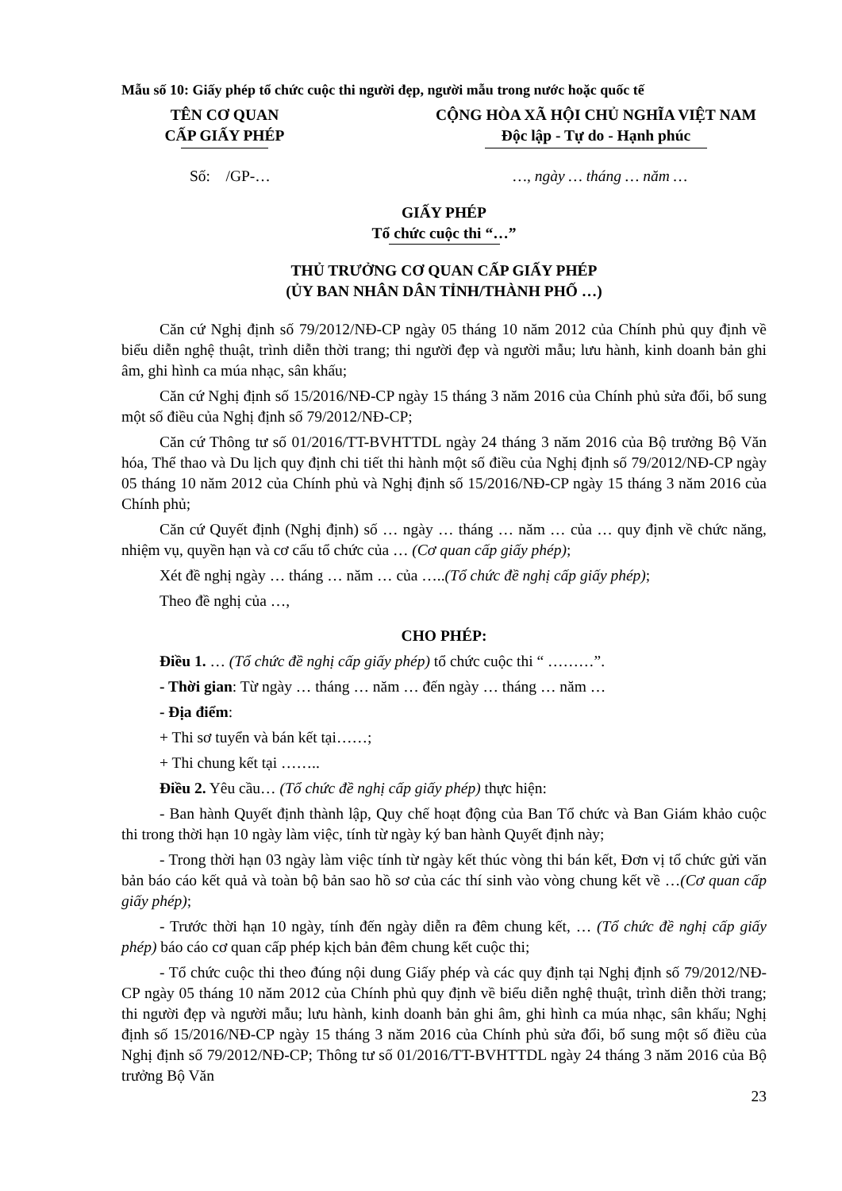Mẫu số 10: Giấy phép tổ chức cuộc thi người đẹp, người mẫu trong nước hoặc quốc tế
TÊN CƠ QUAN
CẤP GIẤY PHÉP
CỘNG HÒA XÃ HỘI CHỦ NGHĨA VIỆT NAM
Độc lập - Tự do - Hạnh phúc
Số: /GP-… …, ngày … tháng … năm …
GIẤY PHÉP
Tổ chức cuộc thi “…”
THỦ TRƯỞNG CƠ QUAN CẤP GIẤY PHÉP
(ỦY BAN NHÂN DÂN TỈNH/THÀNH PHỐ …)
Căn cứ Nghị định số 79/2012/NĐ-CP ngày 05 tháng 10 năm 2012 của Chính phủ quy định về biểu diễn nghệ thuật, trình diễn thời trang; thi người đẹp và người mẫu; lưu hành, kinh doanh bản ghi âm, ghi hình ca múa nhạc, sân khấu;
Căn cứ Nghị định số 15/2016/NĐ-CP ngày 15 tháng 3 năm 2016 của Chính phủ sửa đổi, bổ sung một số điều của Nghị định số 79/2012/NĐ-CP;
Căn cứ Thông tư số 01/2016/TT-BVHTTDL ngày 24 tháng 3 năm 2016 của Bộ trưởng Bộ Văn hóa, Thể thao và Du lịch quy định chi tiết thi hành một số điều của Nghị định số 79/2012/NĐ-CP ngày 05 tháng 10 năm 2012 của Chính phủ và Nghị định số 15/2016/NĐ-CP ngày 15 tháng 3 năm 2016 của Chính phủ;
Căn cứ Quyết định (Nghị định) số … ngày … tháng … năm … của … quy định về chức năng, nhiệm vụ, quyền hạn và cơ cấu tổ chức của … (Cơ quan cấp giấy phép);
Xét đề nghị ngày … tháng … năm … của …..(Tổ chức đề nghị cấp giấy phép);
Theo đề nghị của …,
CHO PHÉP:
Điều 1. … (Tổ chức đề nghị cấp giấy phép) tổ chức cuộc thi “ ………”.
- Thời gian: Từ ngày … tháng … năm … đến ngày … tháng … năm …
- Địa điểm:
+ Thi sơ tuyển và bán kết tại……;
+ Thi chung kết tại ……..
Điều 2. Yêu cầu… (Tổ chức đề nghị cấp giấy phép) thực hiện:
- Ban hành Quyết định thành lập, Quy chế hoạt động của Ban Tổ chức và Ban Giám khảo cuộc thi trong thời hạn 10 ngày làm việc, tính từ ngày ký ban hành Quyết định này;
- Trong thời hạn 03 ngày làm việc tính từ ngày kết thúc vòng thi bán kết, Đơn vị tổ chức gửi văn bản báo cáo kết quả và toàn bộ bản sao hồ sơ của các thí sinh vào vòng chung kết về …(Cơ quan cấp giấy phép);
- Trước thời hạn 10 ngày, tính đến ngày diễn ra đêm chung kết, … (Tổ chức đề nghị cấp giấy phép) báo cáo cơ quan cấp phép kịch bản đêm chung kết cuộc thi;
- Tổ chức cuộc thi theo đúng nội dung Giấy phép và các quy định tại Nghị định số 79/2012/NĐ-CP ngày 05 tháng 10 năm 2012 của Chính phủ quy định về biểu diễn nghệ thuật, trình diễn thời trang; thi người đẹp và người mẫu; lưu hành, kinh doanh bản ghi âm, ghi hình ca múa nhạc, sân khấu; Nghị định số 15/2016/NĐ-CP ngày 15 tháng 3 năm 2016 của Chính phủ sửa đổi, bổ sung một số điều của Nghị định số 79/2012/NĐ-CP; Thông tư số 01/2016/TT-BVHTTDL ngày 24 tháng 3 năm 2016 của Bộ trưởng Bộ Văn
23